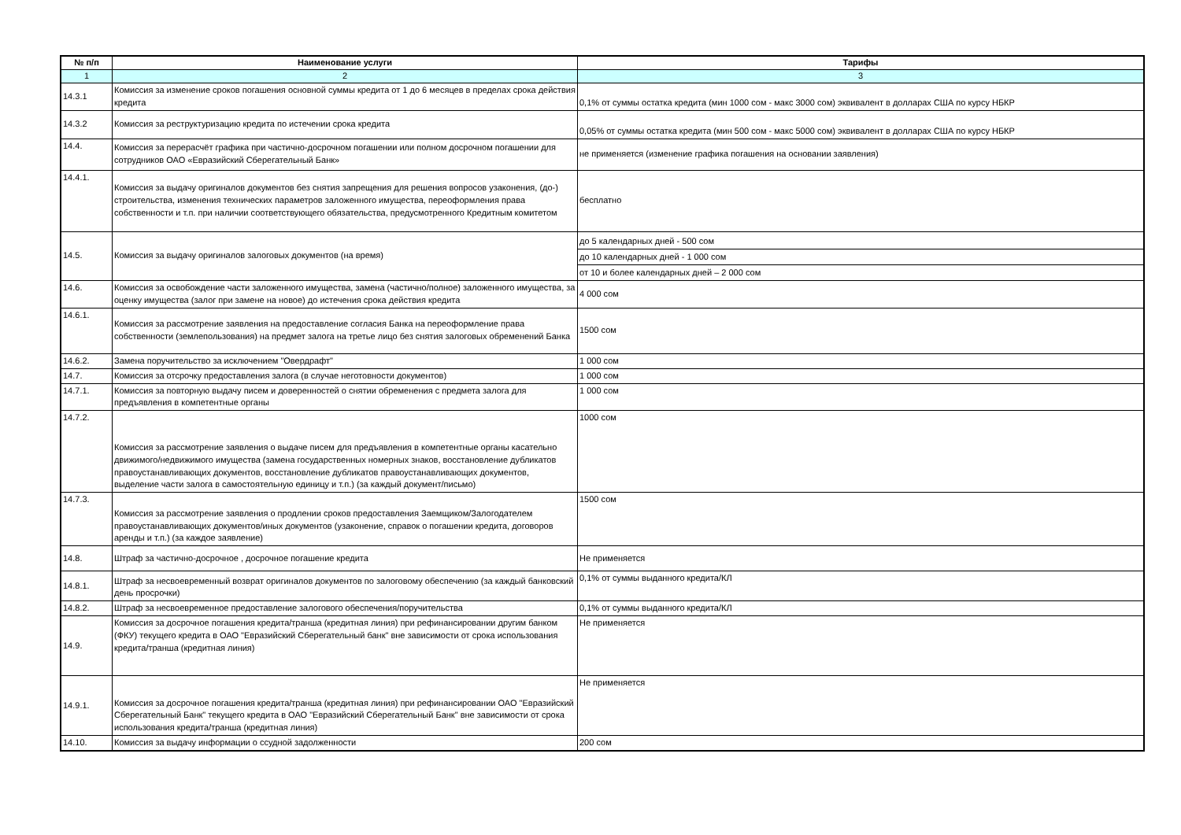| № п/п | Наименование услуги | Тарифы |
| --- | --- | --- |
| 1 | 2 | 3 |
| 14.3.1 | Комиссия за изменение сроков погашения основной суммы кредита от 1 до 6 месяцев в пределах срока действия кредита | 0,1% от суммы остатка кредита (мин 1000 сом - макс 3000 сом) эквивалент в долларах США по курсу НБКР |
| 14.3.2 | Комиссия за реструктуризацию кредита по истечении срока кредита | 0,05% от суммы остатка кредита (мин 500 сом - макс 5000 сом) эквивалент в долларах США по курсу НБКР |
| 14.4. | Комиссия за перерасчёт графика при частично-досрочном погашении или полном досрочном погашении для сотрудников ОАО «Евразийский Сберегательный Банк» | не применяется (изменение графика погашения на основании заявления) |
| 14.4.1. | Комиссия за выдачу оригиналов документов без снятия запрещения для решения вопросов узаконения, (до-) строительства, изменения технических параметров заложенного имущества, переоформления права собственности и т.п. при наличии соответствующего обязательства, предусмотренного Кредитным комитетом | бесплатно |
| 14.5. | Комиссия за выдачу оригиналов залоговых документов (на время) | до 5 календарных дней - 500 сом |
| | | до 10 календарных дней - 1 000 сом |
| | | от 10 и более календарных дней – 2 000 сом |
| 14.6. | Комиссия за освобождение части заложенного имущества, замена (частично/полное) заложенного имущества, за оценку имущества (залог при замене на новое) до истечения срока действия кредита | 4 000 сом |
| 14.6.1. | Комиссия за рассмотрение заявления на предоставление согласия Банка на переоформление права собственности (землепользования) на предмет залога на третье лицо без снятия залоговых обременений Банка | 1500 сом |
| 14.6.2. | Замена поручительство за исключением "Овердрафт" | 1 000 сом |
| 14.7. | Комиссия за отсрочку предоставления залога (в случае неготовности документов) | 1 000 сом |
| 14.7.1. | Комиссия за повторную выдачу писем и доверенностей о снятии обременения с предмета залога для предъявления в компетентные органы | 1 000 сом |
| 14.7.2. | Комиссия за рассмотрение заявления о выдаче писем для предъявления в компетентные органы касательно движимого/недвижимого имущества (замена государственных номерных знаков, восстановление дубликатов правоустанавливающих документов, восстановление дубликатов правоустанавливающих документов, выделение части залога в самостоятельную единицу и т.п.) (за каждый документ/письмо) | 1000 сом |
| 14.7.3. | Комиссия за рассмотрение заявления о продлении сроков предоставления Заемщиком/Залогодателем правоустанавливающих документов/иных документов (узаконение, справок о погашении кредита, договоров аренды и т.п.) (за каждое заявление) | 1500 сом |
| 14.8. | Штраф за частично-досрочное , досрочное погашение кредита | Не применяется |
| 14.8.1. | Штраф за несвоевременный возврат оригиналов документов по залоговому обеспечению (за каждый банковский день просрочки) | 0,1% от суммы выданного кредита/КЛ |
| 14.8.2. | Штраф за несвоевременное предоставление залогового обеспечения/поручительства | 0,1% от суммы выданного кредита/КЛ |
| 14.9. | Комиссия за досрочное погашения кредита/транша (кредитная линия) при рефинансировании другим банком (ФКУ) текущего кредита в ОАО "Евразийский Сберегательный банк" вне зависимости от срока использования кредита/транша (кредитная линия) | Не применяется |
| 14.9.1. | Комиссия за досрочное погашения кредита/транша (кредитная линия) при рефинансировании ОАО "Евразийский Сберегательный Банк" текущего кредита в ОАО "Евразийский Сберегательный Банк" вне зависимости от срока использования кредита/транша (кредитная линия) | Не применяется |
| 14.10. | Комиссия за выдачу информации о ссудной задолженности | 200 сом |